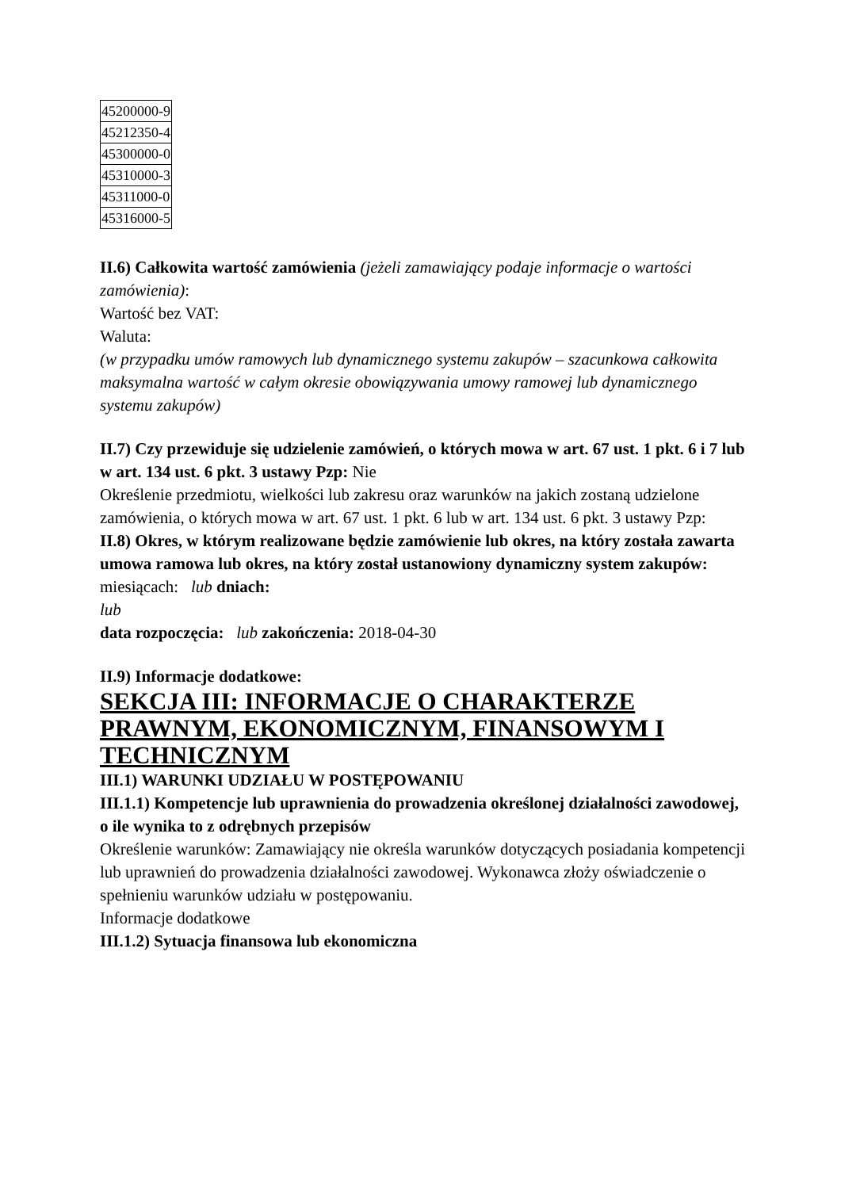| 45200000-9 |
| 45212350-4 |
| 45300000-0 |
| 45310000-3 |
| 45311000-0 |
| 45316000-5 |
II.6) Całkowita wartość zamówienia (jeżeli zamawiający podaje informacje o wartości zamówienia):
Wartość bez VAT:
Waluta:
(w przypadku umów ramowych lub dynamicznego systemu zakupów – szacunkowa całkowita maksymalna wartość w całym okresie obowiązywania umowy ramowej lub dynamicznego systemu zakupów)
II.7) Czy przewiduje się udzielenie zamówień, o których mowa w art. 67 ust. 1 pkt. 6 i 7 lub w art. 134 ust. 6 pkt. 3 ustawy Pzp: Nie
Określenie przedmiotu, wielkości lub zakresu oraz warunków na jakich zostaną udzielone zamówienia, o których mowa w art. 67 ust. 1 pkt. 6 lub w art. 134 ust. 6 pkt. 3 ustawy Pzp:
II.8) Okres, w którym realizowane będzie zamówienie lub okres, na który została zawarta umowa ramowa lub okres, na który został ustanowiony dynamiczny system zakupów:
miesiącach: lub dniach:
lub
data rozpoczęcia: lub zakończenia: 2018-04-30
II.9) Informacje dodatkowe:
SEKCJA III: INFORMACJE O CHARAKTERZE PRAWNYM, EKONOMICZNYM, FINANSOWYM I TECHNICZNYM
III.1) WARUNKI UDZIAŁU W POSTĘPOWANIU
III.1.1) Kompetencje lub uprawnienia do prowadzenia określonej działalności zawodowej, o ile wynika to z odrębnych przepisów
Określenie warunków: Zamawiający nie określa warunków dotyczących posiadania kompetencji lub uprawnień do prowadzenia działalności zawodowej. Wykonawca złoży oświadczenie o spełnieniu warunków udziału w postępowaniu.
Informacje dodatkowe
III.1.2) Sytuacja finansowa lub ekonomiczna